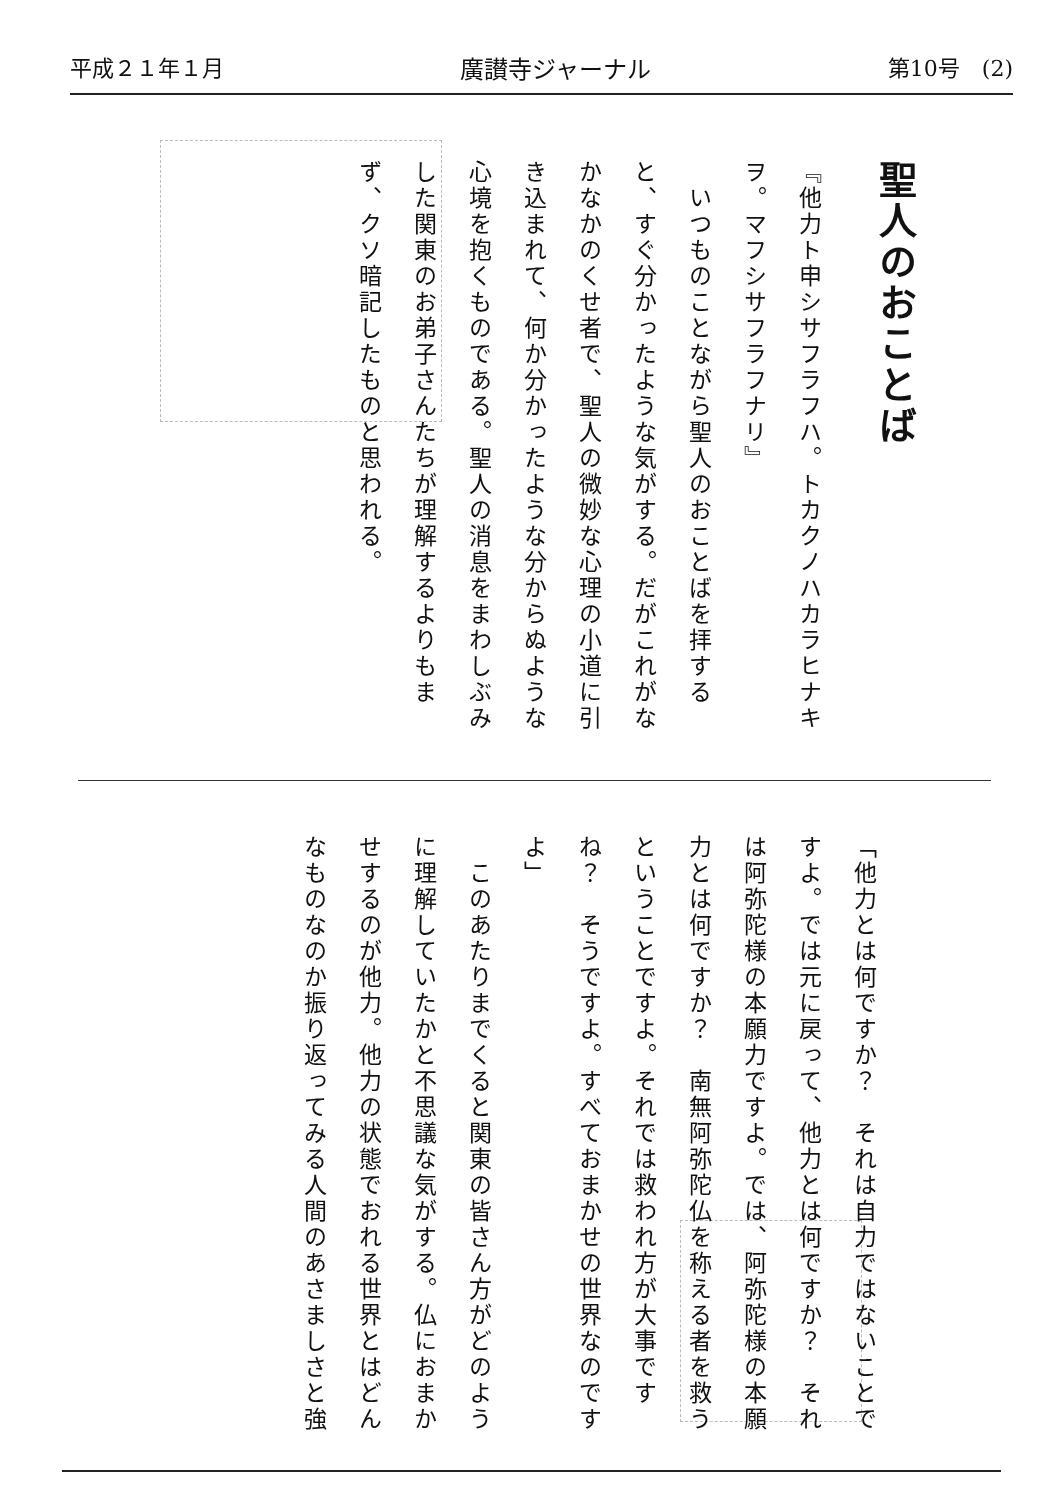平成２１年１月 廣讃寺ジャーナル 第10号　(2)
聖人のおことば
『他力ト申シサフラフハ。トカクノハカラヒナキヲ。マフシサフラフナリ』
　いつものことながら聖人のおことばを拝すると、すぐ分かったような気がする。だがこれがなかなかのくせ者で、聖人の微妙な心理の小道に引き込まれて、何か分かったような分からぬような心境を抱くものである。聖人の消息をまわしぶみした関東のお弟子さんたちが理解するよりもまず、クソ暗記したものと思われる。
「他力とは何ですか？　それは自力ではないことですよ。では元に戻って、他力とは何ですか？　それは阿弥陀様の本願力ですよ。では、阿弥陀様の本願力とは何ですか？　南無阿弥陀仏を称える者を救うということですよ。それでは救われ方が大事ですね？　そうですよ。すべておまかせの世界なのですよ」
　このあたりまでくると関東の皆さん方がどのように理解していたかと不思議な気がする。仏におまかせするのが他力。他力の状態でおれる世界とはどんなものなのか振り返ってみる人間のあさましさと強